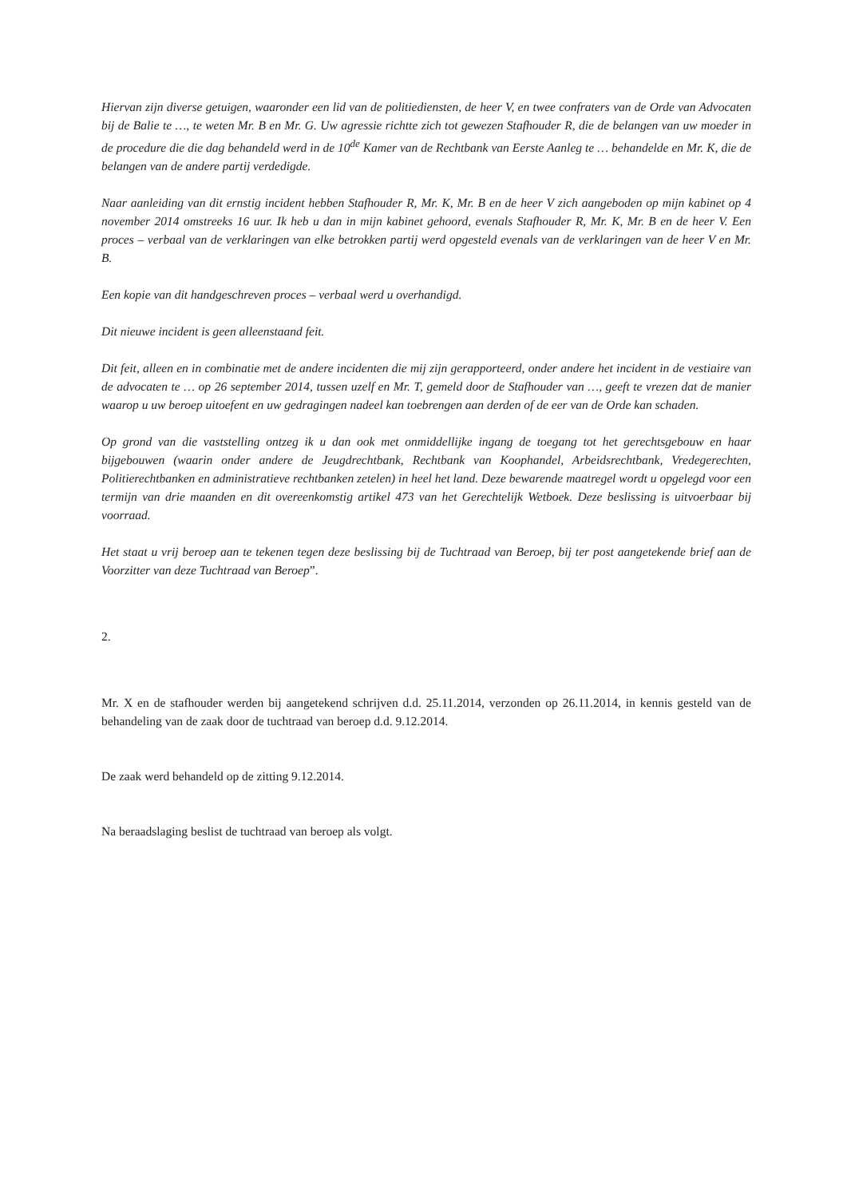Hiervan zijn diverse getuigen, waaronder een lid van de politiediensten, de heer V, en twee confraters van de Orde van Advocaten bij de Balie te …, te weten Mr. B en Mr. G. Uw agressie richtte zich tot gewezen Stafhouder R, die de belangen van uw moeder in de procedure die die dag behandeld werd in de 10<sup>de</sup> Kamer van de Rechtbank van Eerste Aanleg te … behandelde en Mr. K, die de belangen van de andere partij verdedigde.
Naar aanleiding van dit ernstig incident hebben Stafhouder R, Mr. K, Mr. B en de heer V zich aangeboden op mijn kabinet op 4 november 2014 omstreeks 16 uur. Ik heb u dan in mijn kabinet gehoord, evenals Stafhouder R, Mr. K, Mr. B en de heer V. Een proces – verbaal van de verklaringen van elke betrokken partij werd opgesteld evenals van de verklaringen van de heer V en Mr. B.
Een kopie van dit handgeschreven proces – verbaal werd u overhandigd.
Dit nieuwe incident is geen alleenstaand feit.
Dit feit, alleen en in combinatie met de andere incidenten die mij zijn gerapporteerd, onder andere het incident in de vestiaire van de advocaten te … op 26 september 2014, tussen uzelf en Mr. T, gemeld door de Stafhouder van …, geeft te vrezen dat de manier waarop u uw beroep uitoefent en uw gedragingen nadeel kan toebrengen aan derden of de eer van de Orde kan schaden.
Op grond van die vaststelling ontzeg ik u dan ook met onmiddellijke ingang de toegang tot het gerechtsgebouw en haar bijgebouwen (waarin onder andere de Jeugdrechtbank, Rechtbank van Koophandel, Arbeidsrechtbank, Vredegerechten, Politierechtbanken en administratieve rechtbanken zetelen) in heel het land. Deze bewarende maatregel wordt u opgelegd voor een termijn van drie maanden en dit overeenkomstig artikel 473 van het Gerechtelijk Wetboek. Deze beslissing is uitvoerbaar bij voorraad.
Het staat u vrij beroep aan te tekenen tegen deze beslissing bij de Tuchtraad van Beroep, bij ter post aangetekende brief aan de Voorzitter van deze Tuchtraad van Beroep”.
2.
Mr. X en de stafhouder werden bij aangetekend schrijven d.d. 25.11.2014, verzonden op 26.11.2014, in kennis gesteld van de behandeling van de zaak door de tuchtraad van beroep d.d. 9.12.2014.
De zaak werd behandeld op de zitting 9.12.2014.
Na beraadslaging beslist de tuchtraad van beroep als volgt.